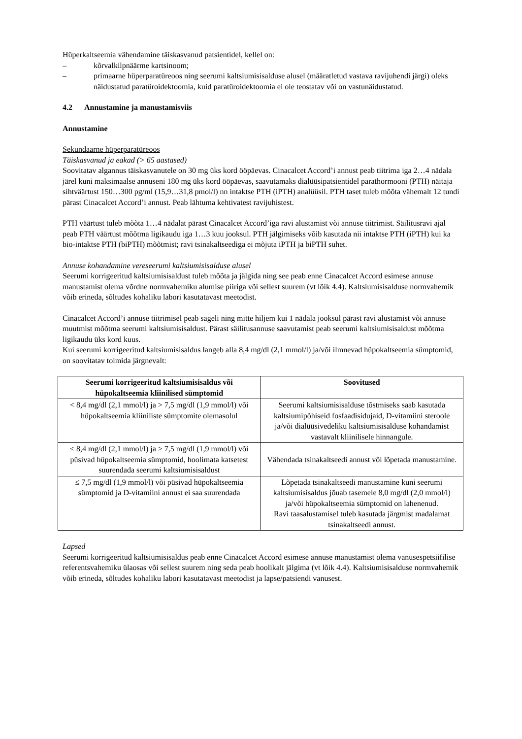Hüperkaltseemia vähendamine täiskasvanud patsientidel, kellel on:
– kõrvalkilpnäärme kartsinoom;
– primaarne hüperparatüreoos ning seerumi kaltsiumisisalduse alusel (määratletud vastava ravijuhendi järgi) oleks näidustatud paratüroidektoomia, kuid paratüroidektoomia ei ole teostatav või on vastunäidustatud.
4.2 Annustamine ja manustamisviis
Annustamine
Sekundaarne hüperparatüreoos
Täiskasvanud ja eakad (> 65 aastased)
Soovitatav algannus täiskasvanutele on 30 mg üks kord ööpäevas. Cinacalcet Accord’i annust peab tiitrima iga 2…4 nädala järel kuni maksimaalse annuseni 180 mg üks kord ööpäevas, saavutamaks dialüüsipatsientidel parathormooni (PTH) näitaja sihtväärtust 150…300 pg/ml (15,9…31,8 pmol/l) nn intaktse PTH (iPTH) analüüsil. PTH taset tuleb mõõta vähemalt 12 tundi pärast Cinacalcet Accord’i annust. Peab lähtuma kehtivatest ravijuhistest.
PTH väärtust tuleb mõõta 1…4 nädalat pärast Cinacalcet Accord’iga ravi alustamist või annuse tiitrimist. Säilitusravi ajal peab PTH väärtust mõõtma ligikaudu iga 1…3 kuu jooksul. PTH jälgimiseks võib kasutada nii intaktse PTH (iPTH) kui ka bio-intaktse PTH (biPTH) mõõtmist; ravi tsinakaltseediga ei mõjuta iPTH ja biPTH suhet.
Annuse kohandamine vereseerumi kaltsiumisisalduse alusel
Seerumi korrigeeritud kaltsiumisisaldust tuleb mõõta ja jälgida ning see peab enne Cinacalcet Accord esimese annuse manustamist olema võrdne normvahemiku alumise piiriga või sellest suurem (vt lõik 4.4). Kaltsiumisisalduse normvahemik võib erineda, sõltudes kohaliku labori kasutatavast meetodist.
Cinacalcet Accord’i annuse tiitrimisel peab sageli ning mitte hiljem kui 1 nädala jooksul pärast ravi alustamist või annuse muutmist mõõtma seerumi kaltsiumisisaldust. Pärast säilitusannuse saavutamist peab seerumi kaltsiumisisaldust mõõtma ligikaudu üks kord kuus.
Kui seerumi korrigeeritud kaltsiumisisaldus langeb alla 8,4 mg/dl (2,1 mmol/l) ja/või ilmnevad hüpokaltseemia sümptomid, on soovitatav toimida järgnevalt:
| Seerumi korrigeeritud kaltsiumisisaldus või hüpokaltseemia kliinilised sümptomid | Soovitused |
| --- | --- |
| < 8,4 mg/dl (2,1 mmol/l) ja > 7,5 mg/dl (1,9 mmol/l) või hüpokaltseemia kliiniliste sümptomite olemasolul | Seerumi kaltsiumisisalduse tõstmiseks saab kasutada kaltsiumipõhiseid fosfaadisidujaid, D-vitamiini steroole ja/või dialüüsivedeliku kaltsiumisisalduse kohandamist vastavalt kliinilisele hinnangule. |
| < 8,4 mg/dl (2,1 mmol/l) ja > 7,5 mg/dl (1,9 mmol/l) või püsivad hüpokaltseemia sümptomid, hoolimata katsetest suurendada seerumi kaltsiumisisaldust | Vähendada tsinakaltseedi annust või lõpetada manustamine. |
| ≤ 7,5 mg/dl (1,9 mmol/l) või püsivad hüpokaltseemia sümptomid ja D-vitamiini annust ei saa suurendada | Lõpetada tsinakaltseedi manustamine kuni seerumi kaltsiumisisaldus jõuab tasemele 8,0 mg/dl (2,0 mmol/l) ja/või hüpokaltseemia sümptomid on lahenenud. Ravi taasalustamisel tuleb kasutada järgmist madalamat tsinakaltseedi annust. |
Lapsed
Seerumi korrigeeritud kaltsiumisisaldus peab enne Cinacalcet Accord esimese annuse manustamist olema vanusespetsiifilise referentsvahemiku ülaosas või sellest suurem ning seda peab hoolikalt jälgima (vt lõik 4.4). Kaltsiumisisalduse normvahemik võib erineda, sõltudes kohaliku labori kasutatavast meetodist ja lapse/patsiendi vanusest.